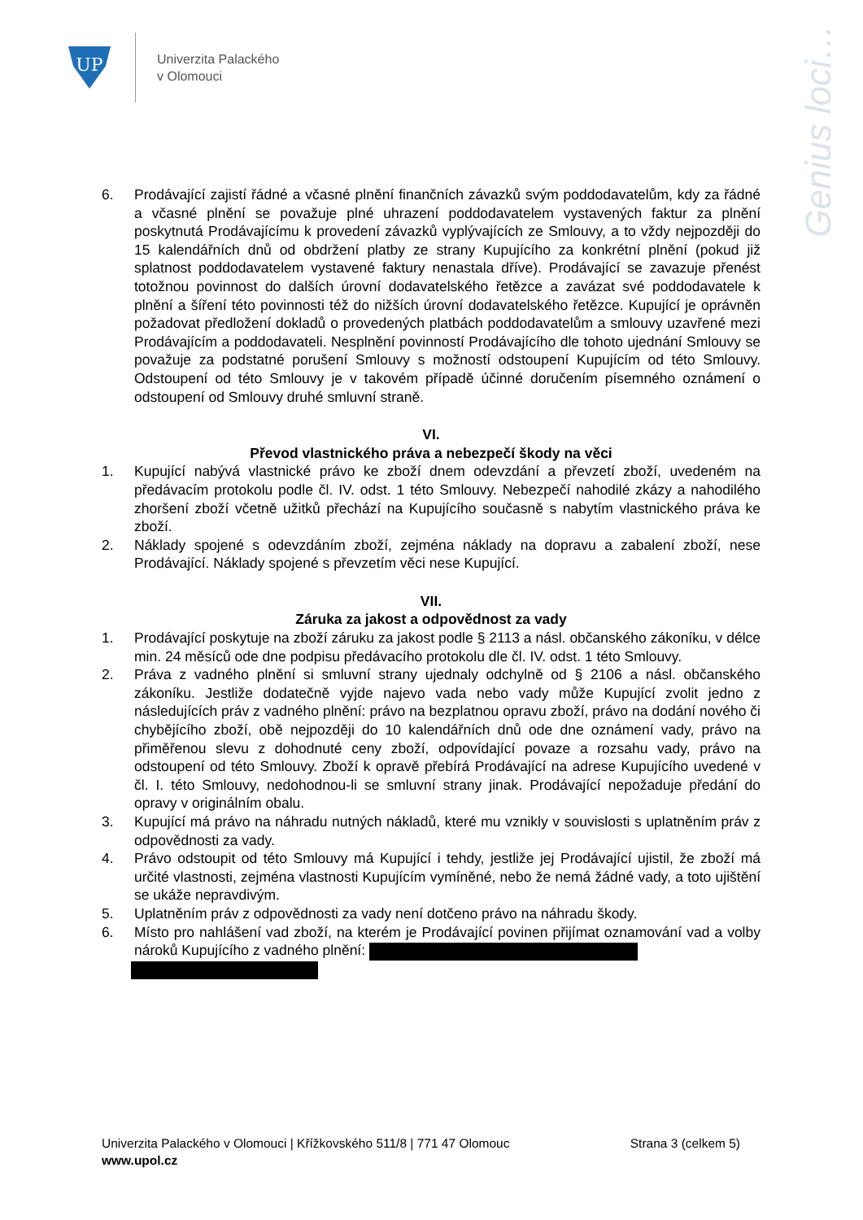UP
Univerzita Palackého
v Olomouci
Genius loci…
6. Prodávající zajistí řádné a včasné plnění finančních závazků svým poddodavatelům, kdy za řádné a včasné plnění se považuje plné uhrazení poddodavatelem vystavených faktur za plnění poskytnutá Prodávajícímu k provedení závazků vyplývajících ze Smlouvy, a to vždy nejpozději do 15 kalendářních dnů od obdržení platby ze strany Kupujícího za konkrétní plnění (pokud již splatnost poddodavatelem vystavené faktury nenastala dříve). Prodávající se zavazuje přenést totožnou povinnost do dalších úrovní dodavatelského řetězce a zavázat své poddodavatele k plnění a šíření této povinnosti též do nižších úrovní dodavatelského řetězce. Kupující je oprávněn požadovat předložení dokladů o provedených platbách poddodavatelům a smlouvy uzavřené mezi Prodávajícím a poddodavateli. Nesplnění povinností Prodávajícího dle tohoto ujednání Smlouvy se považuje za podstatné porušení Smlouvy s možností odstoupení Kupujícím od této Smlouvy. Odstoupení od této Smlouvy je v takovém případě účinné doručením písemného oznámení o odstoupení od Smlouvy druhé smluvní straně.
VI.
Převod vlastnického práva a nebezpečí škody na věci
1. Kupující nabývá vlastnické právo ke zboží dnem odevzdání a převzetí zboží, uvedeném na předávacím protokolu podle čl. IV. odst. 1 této Smlouvy. Nebezpečí nahodilé zkázy a nahodilého zhoršení zboží včetně užitků přechází na Kupujícího současně s nabytím vlastnického práva ke zboží.
2. Náklady spojené s odevzdáním zboží, zejména náklady na dopravu a zabalení zboží, nese Prodávající. Náklady spojené s převzetím věci nese Kupující.
VII.
Záruka za jakost a odpovědnost za vady
1. Prodávající poskytuje na zboží záruku za jakost podle § 2113 a násl. občanského zákoníku, v délce min. 24 měsíců ode dne podpisu předávacího protokolu dle čl. IV. odst. 1 této Smlouvy.
2. Práva z vadného plnění si smluvní strany ujednaly odchylně od § 2106 a násl. občanského zákoníku. Jestliže dodatečně vyjde najevo vada nebo vady může Kupující zvolit jedno z následujících práv z vadného plnění: právo na bezplatnou opravu zboží, právo na dodání nového či chybějícího zboží, obě nejpozději do 10 kalendářních dnů ode dne oznámení vady, právo na přiměřenou slevu z dohodnuté ceny zboží, odpovídající povaze a rozsahu vady, právo na odstoupení od této Smlouvy. Zboží k opravě přebírá Prodávající na adrese Kupujícího uvedené v čl. I. této Smlouvy, nedohodnou-li se smluvní strany jinak. Prodávající nepožaduje předání do opravy v originálním obalu.
3. Kupující má právo na náhradu nutných nákladů, které mu vznikly v souvislosti s uplatněním práv z odpovědnosti za vady.
4. Právo odstoupit od této Smlouvy má Kupující i tehdy, jestliže jej Prodávající ujistil, že zboží má určité vlastnosti, zejména vlastnosti Kupujícím vymíněné, nebo že nemá žádné vady, a toto ujištění se ukáže nepravdivým.
5. Uplatněním práv z odpovědnosti za vady není dotčeno právo na náhradu škody.
6. Místo pro nahlášení vad zboží, na kterém je Prodávající povinen přijímat oznamování vad a volby nároků Kupujícího z vadného plnění:
Univerzita Palackého v Olomouci | Křížkovského 511/8 | 771 47 Olomouc Strana 3 (celkem 5)
www.upol.cz